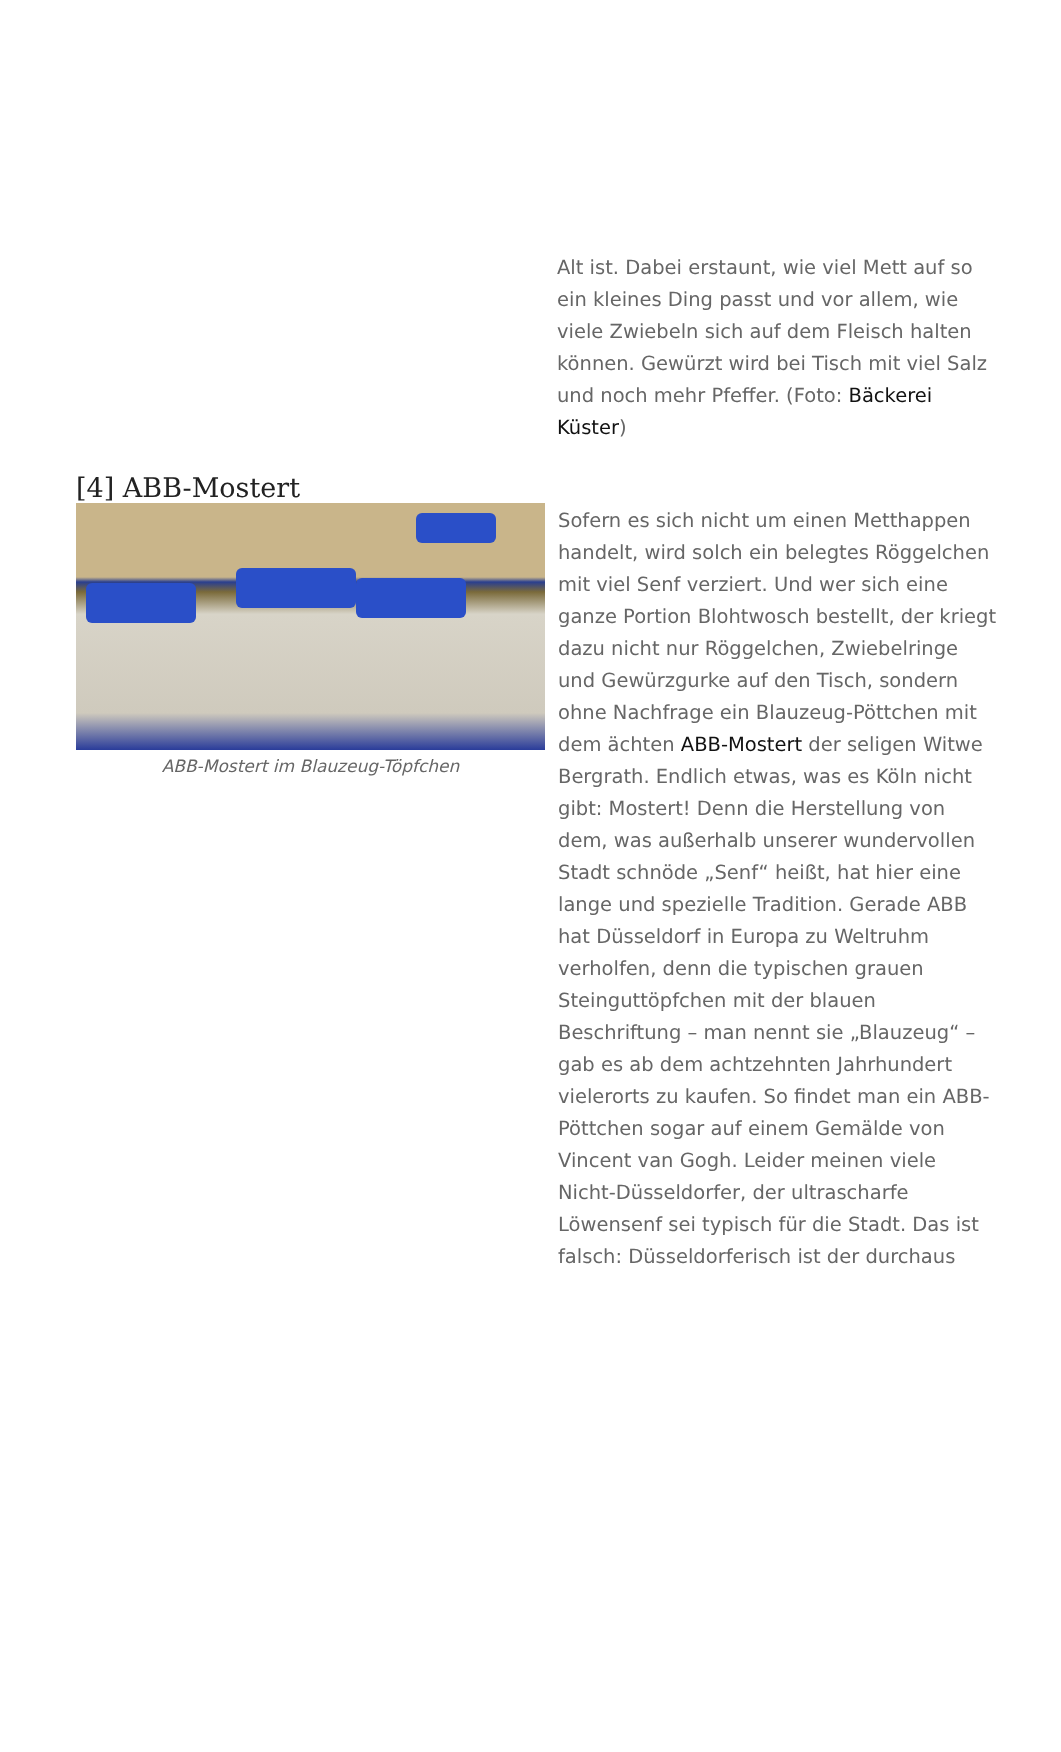Alt ist. Dabei erstaunt, wie viel Mett auf so ein kleines Ding passt und vor allem, wie viele Zwiebeln sich auf dem Fleisch halten können. Gewürzt wird bei Tisch mit viel Salz und noch mehr Pfeffer. (Foto: Bäckerei Küster)
[4] ABB-Mostert
ABB-Mostert im Blauzeug-Töpfchen
Sofern es sich nicht um einen Metthappen handelt, wird solch ein belegtes Röggelchen mit viel Senf verziert. Und wer sich eine ganze Portion Blohtwosch bestellt, der kriegt dazu nicht nur Röggelchen, Zwiebelringe und Gewürzgurke auf den Tisch, sondern ohne Nachfrage ein Blauzeug-Pöttchen mit dem ächten ABB-Mostert der seligen Witwe Bergrath. Endlich etwas, was es Köln nicht gibt: Mostert! Denn die Herstellung von dem, was außerhalb unserer wundervollen Stadt schnöde „Senf“ heißt, hat hier eine lange und spezielle Tradition. Gerade ABB hat Düsseldorf in Europa zu Weltruhm verholfen, denn die typischen grauen Steinguttöpfchen mit der blauen Beschriftung – man nennt sie „Blauzeug“ – gab es ab dem achtzehnten Jahrhundert vielerorts zu kaufen. So findet man ein ABB-Pöttchen sogar auf einem Gemälde von Vincent van Gogh. Leider meinen viele Nicht-Düsseldorfer, der ultrascharfe Löwensenf sei typisch für die Stadt. Das ist falsch: Düsseldorferisch ist der durchaus